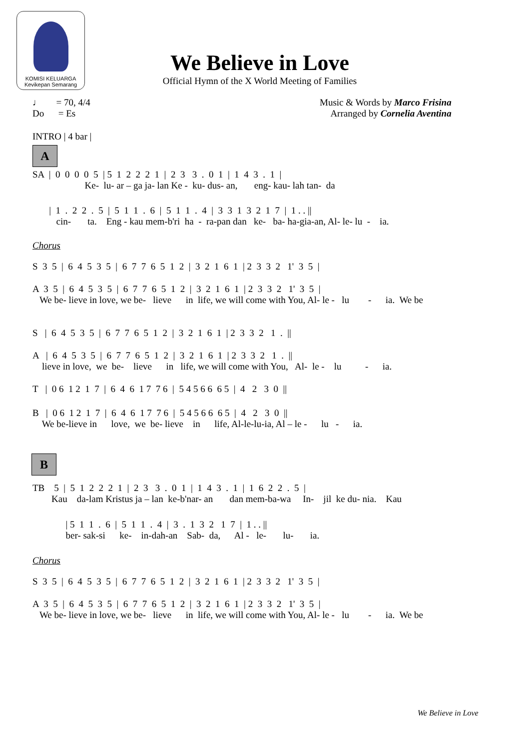KOMISI KELUARGA
Kevikepan Semarang
We Believe in Love
Official Hymn of the X World Meeting of Families
♩ = 70, 4/4
Do = Es
Music & Words by Marco Frisina
Arranged by Cornelia Aventina
INTRO | 4 bar |
A
SA | 0 0 0 0 5 | 5 1 2 2 2 1 | 2 3 3 . 0 1 | 1 4 3 . 1 |
Ke- lu- ar – ga ja- lan Ke - ku- dus- an, eng- kau- lah tan- da
| 1 . 2 2 . 5 | 5 1 1 . 6 | 5 1 1 . 4 | 3 3 1 3 2 1 7 | 1 . . ||
cin- ta. Eng - kau mem-b'ri ha - ra-pan dan ke- ba- ha-gia-an, Al- le- lu - ia.
Chorus
S 3 5 | 6 4 5 3 5 | 6 7 7 6 5 1 2 | 3 2 1 6 1 | 2 3 3 2 1' 3 5 |
A 3 5 | 6 4 5 3 5 | 6 7 7 6 5 1 2 | 3 2 1 6 1 | 2 3 3 2 1' 3 5 |
We be- lieve in love, we be- lieve in life, we will come with You, Al- le - lu - ia. We be
S | 6 4 5 3 5 | 6 7 7 6 5 1 2 | 3 2 1 6 1 | 2 3 3 2 1 . ||
A | 6 4 5 3 5 | 6 7 7 6 5 1 2 | 3 2 1 6 1 | 2 3 3 2 1 . ||
lieve in love, we be- lieve in life, we will come with You, Al- le - lu - ia.
T | 0 6 1 2 1 7 | 6 4 6 1 7 7 6 | 5 4 5 6 6 6 5 | 4 2 3 0 ||
B | 0 6 1 2 1 7 | 6 4 6 1 7 7 6 | 5 4 5 6 6 6 5 | 4 2 3 0 ||
We be-lieve in love, we be- lieve in life, Al-le-lu-ia, Al – le - lu - ia.
B
TB 5 | 5 1 2 2 2 1 | 2 3 3 . 0 1 | 1 4 3 . 1 | 1 6 2 2 . 5 |
Kau da-lam Kristus ja – lan ke-b'nar- an dan mem-ba-wa In- jil ke du- nia. Kau
| 5 1 1 . 6 | 5 1 1 . 4 | 3 . 1 3 2 1 7 | 1 . . ||
ber- sak-si ke- in-dah-an Sab- da, Al - le- lu- ia.
Chorus
S 3 5 | 6 4 5 3 5 | 6 7 7 6 5 1 2 | 3 2 1 6 1 | 2 3 3 2 1' 3 5 |
A 3 5 | 6 4 5 3 5 | 6 7 7 6 5 1 2 | 3 2 1 6 1 | 2 3 3 2 1' 3 5 |
We be- lieve in love, we be- lieve in life, we will come with You, Al- le - lu - ia. We be
We Believe in Love